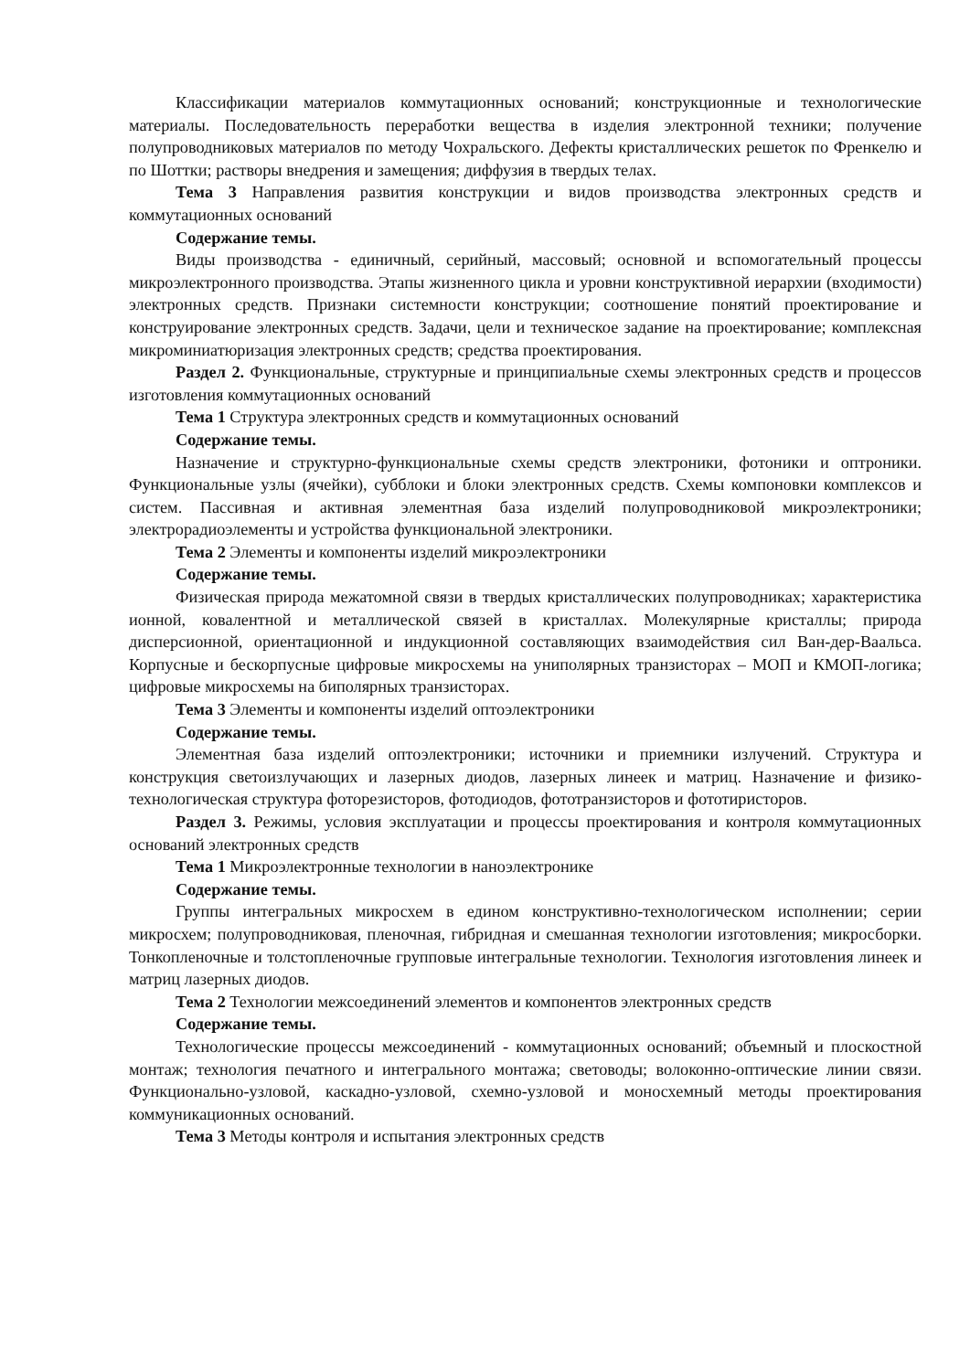Классификации материалов коммутационных оснований; конструкционные и технологические материалы. Последовательность переработки вещества в изделия электронной техники; получение полупроводниковых материалов по методу Чохральского. Дефекты кристаллических решеток по Френкелю и по Шоттки; растворы внедрения и замещения; диффузия в твердых телах.
Тема 3 Направления развития конструкции и видов производства электронных средств и коммутационных оснований
Содержание темы.
Виды производства - единичный, серийный, массовый; основной и вспомогательный процессы микроэлектронного производства. Этапы жизненного цикла и уровни конструктивной иерархии (входимости) электронных средств. Признаки системности конструкции; соотношение понятий проектирование и конструирование электронных средств. Задачи, цели и техническое задание на проектирование; комплексная микроминиатюризация электронных средств; средства проектирования.
Раздел 2. Функциональные, структурные и принципиальные схемы электронных средств и процессов изготовления коммутационных оснований
Тема 1 Структура электронных средств и коммутационных оснований
Содержание темы.
Назначение и структурно-функциональные схемы средств электроники, фотоники и оптроники. Функциональные узлы (ячейки), субблоки и блоки электронных средств. Схемы компоновки комплексов и систем. Пассивная и активная элементная база изделий полупроводниковой микроэлектроники; электрорадиоэлементы и устройства функциональной электроники.
Тема 2 Элементы и компоненты изделий микроэлектроники
Содержание темы.
Физическая природа межатомной связи в твердых кристаллических полупроводниках; характеристика ионной, ковалентной и металлической связей в кристаллах. Молекулярные кристаллы; природа дисперсионной, ориентационной и индукционной составляющих взаимодействия сил Ван-дер-Ваальса. Корпусные и бескорпусные цифровые микросхемы на униполярных транзисторах – МОП и КМОП-логика; цифровые микросхемы на биполярных транзисторах.
Тема 3 Элементы и компоненты изделий оптоэлектроники
Содержание темы.
Элементная база изделий оптоэлектроники; источники и приемники излучений. Структура и конструкция светоизлучающих и лазерных диодов, лазерных линеек и матриц. Назначение и физико-технологическая структура фоторезисторов, фотодиодов, фототранзисторов и фототиристоров.
Раздел 3. Режимы, условия эксплуатации и процессы проектирования и контроля коммутационных оснований электронных средств
Тема 1 Микроэлектронные технологии в наноэлектронике
Содержание темы.
Группы интегральных микросхем в едином конструктивно-технологическом исполнении; серии микросхем; полупроводниковая, пленочная, гибридная и смешанная технологии изготовления; микросборки. Тонкопленочные и толстопленочные групповые интегральные технологии. Технология изготовления линеек и матриц лазерных диодов.
Тема 2 Технологии межсоединений элементов и компонентов электронных средств
Содержание темы.
Технологические процессы межсоединений - коммутационных оснований; объемный и плоскостной монтаж; технология печатного и интегрального монтажа; световоды; волоконно-оптические линии связи. Функционально-узловой, каскадно-узловой, схемно-узловой и моносхемный методы проектирования коммуникационных оснований.
Тема 3 Методы контроля и испытания электронных средств